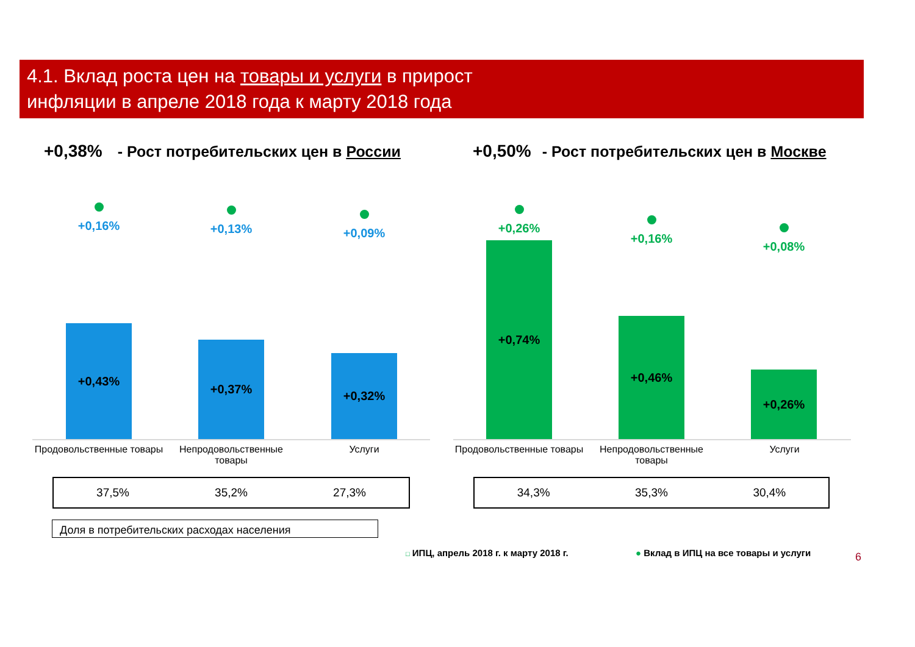4.1. Вклад роста цен на товары и услуги в прирост
инфляции в апреле 2018 года к марту 2018 года
+0,38% - Рост потребительских цен в России
+0,50% - Рост потребительских цен в Москве
+0,16%
+0,43%
+0,13%
+0,37%
+0,09%
+0,32%
+0,26%
+0,74%
+0,16%
+0,46%
+0,08%
+0,26%
Продовольственные товары
Непродовольственные товары
Услуги
Продовольственные товары
Непродовольственные товары
Услуги
37,5% 35,2% 27,3% 34,3% 35,3% 30,4%
Доля в потребительских расходах населения
□ ИПЦ, апрель 2018 г. к марту 2018 г.
● Вклад в ИПЦ на все товары и услуги
6